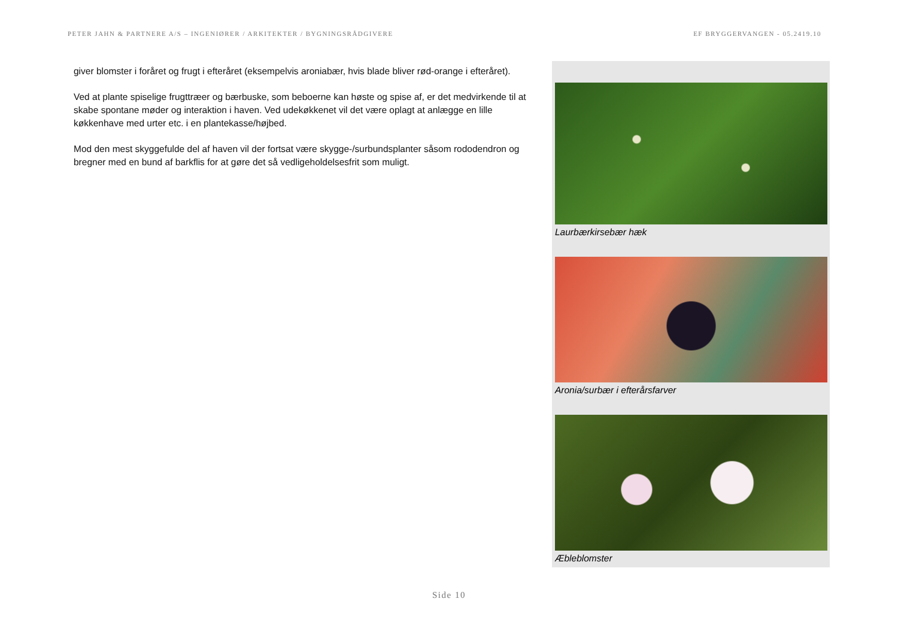PETER JAHN & PARTNERE A/S – INGENIØRER / ARKITEKTER / BYGNINGSRÅDGIVERE EF BRYGGERVANGEN - 05.2419.10
giver blomster i foråret og frugt i efteråret (eksempelvis aroniabær, hvis blade bliver rød-orange i efteråret).
Ved at plante spiselige frugttræer og bærbuske, som beboerne kan høste og spise af, er det medvirkende til at skabe spontane møder og interaktion i haven. Ved udekøkkenet vil det være oplagt at anlægge en lille køkkenhave med urter etc. i en plantekasse/højbed.
Mod den mest skyggefulde del af haven vil der fortsat være skygge-/surbundsplanter såsom rododendron og bregner med en bund af barkflis for at gøre det så vedligeholdelsesfrit som muligt.
Laurbærkirsebær hæk
Aronia/surbær i efterårsfarver
Æbleblomster
Side 10